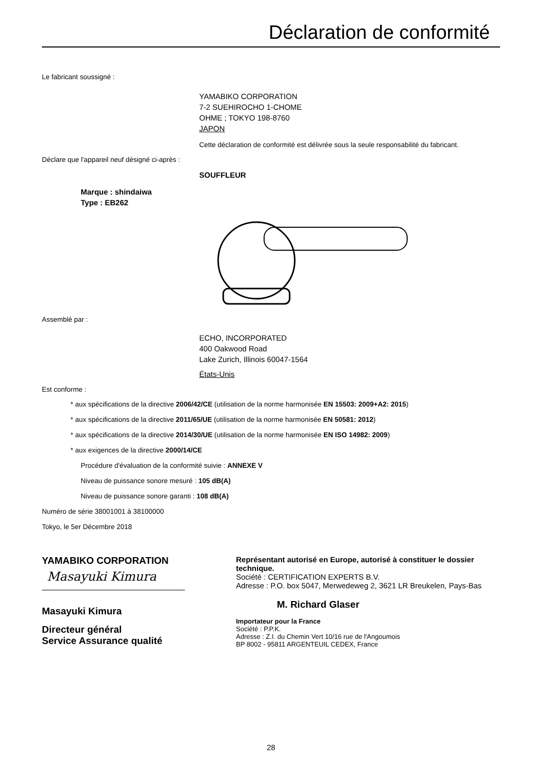Déclaration de conformité
Le fabricant soussigné :
YAMABIKO CORPORATION
7-2 SUEHIROCHO 1-CHOME
OHME ; TOKYO 198-8760
JAPON
Cette déclaration de conformité est délivrée sous la seule responsabilité du fabricant.
Déclare que l'appareil neuf désigné ci-après :
SOUFFLEUR
Marque : shindaiwa
Type : EB262
Assemblé par :
ECHO, INCORPORATED
400 Oakwood Road
Lake Zurich, Illinois 60047-1564
États-Unis
Est conforme :
* aux spécifications de la directive 2006/42/CE (utilisation de la norme harmonisée EN 15503: 2009+A2: 2015)
* aux spécifications de la directive 2011/65/UE (utilisation de la norme harmonisée EN 50581: 2012)
* aux spécifications de la directive 2014/30/UE (utilisation de la norme harmonisée EN ISO 14982: 2009)
* aux exigences de la directive 2000/14/CE
Procédure d'évaluation de la conformité suivie : ANNEXE V
Niveau de puissance sonore mesuré : 105 dB(A)
Niveau de puissance sonore garanti : 108 dB(A)
Numéro de série 38001001 à 38100000
Tokyo, le 5er Décembre 2018
YAMABIKO CORPORATION
Masayuki Kimura
Masayuki Kimura
Directeur général
Service Assurance qualité
Représentant autorisé en Europe, autorisé à constituer le dossier technique.
Société : CERTIFICATION EXPERTS B.V.
Adresse : P.O. box 5047, Merwedeweg 2, 3621 LR Breukelen, Pays-Bas
M. Richard Glaser
Importateur pour la France
Société : P.P.K.
Adresse : Z.I. du Chemin Vert 10/16 rue de l'Angoumois
BP 8002 - 95811 ARGENTEUIL CEDEX, France
28